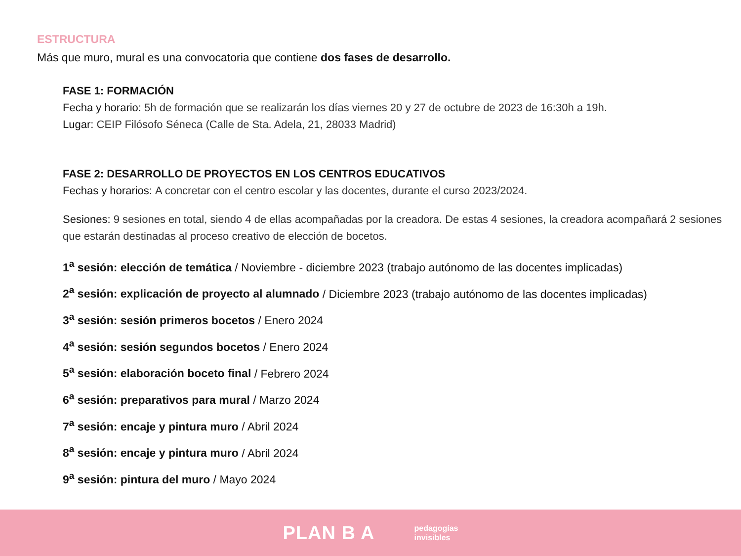ESTRUCTURA
Más que muro, mural es una convocatoria que contiene dos fases de desarrollo.
FASE 1: FORMACIÓN
Fecha y horario: 5h de formación que se realizarán los días viernes 20 y 27 de octubre de 2023 de 16:30h a 19h.
Lugar: CEIP Filósofo Séneca (Calle de Sta. Adela, 21, 28033 Madrid)
FASE 2: DESARROLLO DE PROYECTOS EN LOS CENTROS EDUCATIVOS
Fechas y horarios: A concretar con el centro escolar y las docentes, durante el curso 2023/2024.
Sesiones: 9 sesiones en total, siendo 4 de ellas acompañadas por la creadora. De estas 4 sesiones, la creadora acompañará 2 sesiones que estarán destinadas al proceso creativo de elección de bocetos.
1<sup>a</sup> sesión: elección de temática / Noviembre - diciembre 2023 (trabajo autónomo de las docentes implicadas)
2<sup>a</sup> sesión: explicación de proyecto al alumnado / Diciembre 2023 (trabajo autónomo de las docentes implicadas)
3<sup>a</sup> sesión: sesión primeros bocetos / Enero 2024
4<sup>a</sup> sesión: sesión segundos bocetos / Enero 2024
5<sup>a</sup> sesión: elaboración boceto final / Febrero 2024
6<sup>a</sup> sesión: preparativos para mural / Marzo 2024
7<sup>a</sup> sesión: encaje y pintura muro / Abril 2024
8<sup>a</sup> sesión: encaje y pintura muro / Abril 2024
9<sup>a</sup> sesión: pintura del muro / Mayo 2024
PLAN B A
pedagogías
invisibles